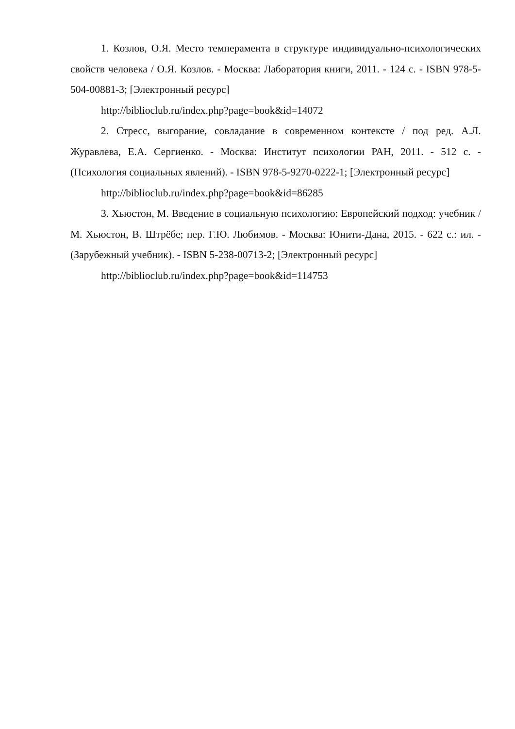1. Козлов, О.Я. Место темперамента в структуре индивидуально-психологических свойств человека / О.Я. Козлов. - Москва: Лаборатория книги, 2011. - 124 с. - ISBN 978-5-504-00881-3; [Электронный ресурс]
http://biblioclub.ru/index.php?page=book&id=14072
2. Стресс, выгорание, совладание в современном контексте / под ред. А.Л. Журавлева, Е.А. Сергиенко. - Москва: Институт психологии РАН, 2011. - 512 с. - (Психология социальных явлений). - ISBN 978-5-9270-0222-1; [Электронный ресурс]
http://biblioclub.ru/index.php?page=book&id=86285
3. Хьюстон, М. Введение в социальную психологию: Европейский подход: учебник / М. Хьюстон, В. Штрёбе; пер. Г.Ю. Любимов. - Москва: Юнити-Дана, 2015. - 622 с.: ил. - (Зарубежный учебник). - ISBN 5-238-00713-2; [Электронный ресурс]
http://biblioclub.ru/index.php?page=book&id=114753